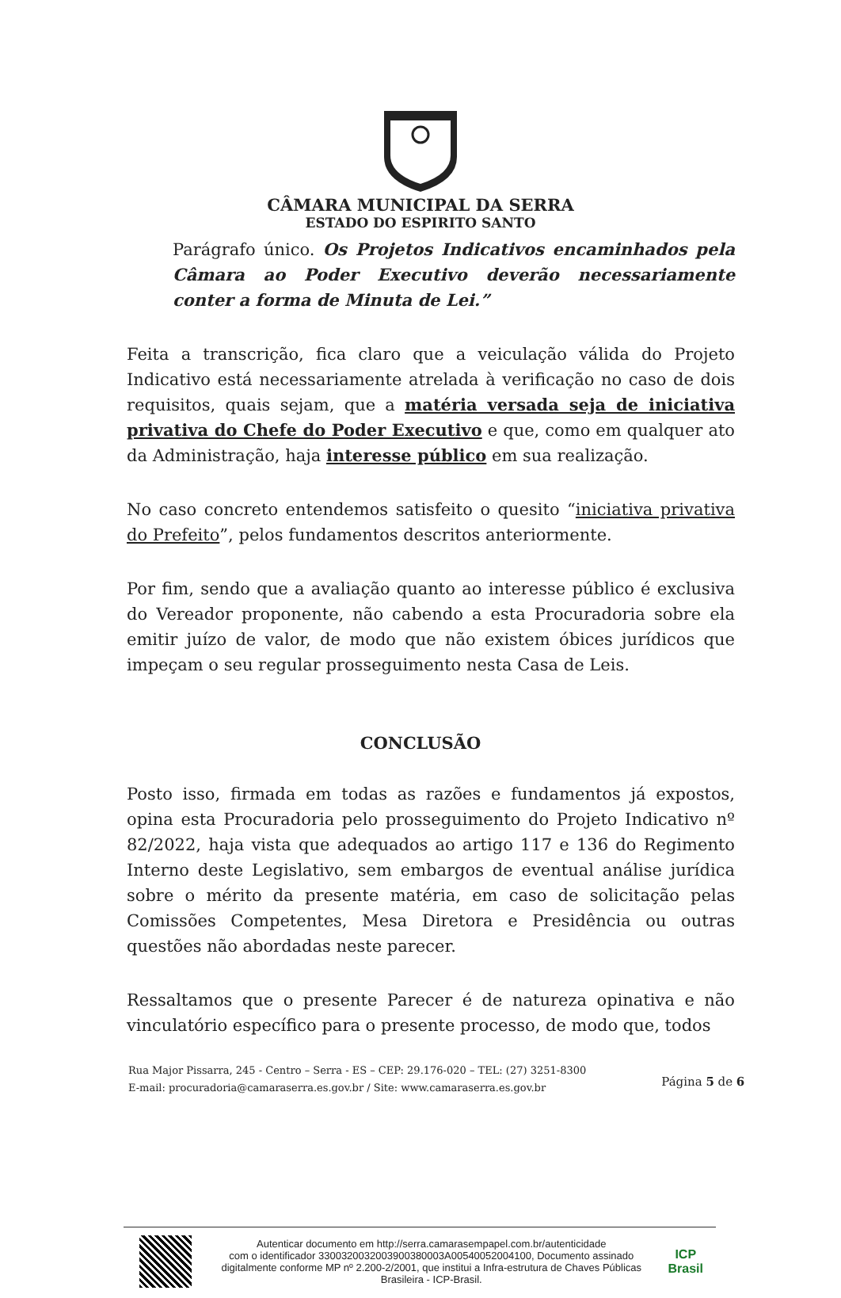CÂMARA MUNICIPAL DA SERRA
ESTADO DO ESPIRITO SANTO
Parágrafo único. Os Projetos Indicativos encaminhados pela Câmara ao Poder Executivo deverão necessariamente conter a forma de Minuta de Lei.”
Feita a transcrição, fica claro que a veiculação válida do Projeto Indicativo está necessariamente atrelada à verificação no caso de dois requisitos, quais sejam, que a matéria versada seja de iniciativa privativa do Chefe do Poder Executivo e que, como em qualquer ato da Administração, haja interesse público em sua realização.
No caso concreto entendemos satisfeito o quesito “iniciativa privativa do Prefeito”, pelos fundamentos descritos anteriormente.
Por fim, sendo que a avaliação quanto ao interesse público é exclusiva do Vereador proponente, não cabendo a esta Procuradoria sobre ela emitir juízo de valor, de modo que não existem óbices jurídicos que impeçam o seu regular prosseguimento nesta Casa de Leis.
CONCLUSÃO
Posto isso, firmada em todas as razões e fundamentos já expostos, opina esta Procuradoria pelo prosseguimento do Projeto Indicativo nº 82/2022, haja vista que adequados ao artigo 117 e 136 do Regimento Interno deste Legislativo, sem embargos de eventual análise jurídica sobre o mérito da presente matéria, em caso de solicitação pelas Comissões Competentes, Mesa Diretora e Presidência ou outras questões não abordadas neste parecer.
Ressaltamos que o presente Parecer é de natureza opinativa e não vinculatório específico para o presente processo, de modo que, todos
Rua Major Pissarra, 245 - Centro – Serra - ES – CEP: 29.176-020 – TEL: (27) 3251-8300
E-mail: procuradoria@camaraserra.es.gov.br / Site: www.camaraserra.es.gov.br
Página 5 de 6
Autenticar documento em http://serra.camarasempapel.com.br/autenticidade
com o identificador 3300320032003900380003A00540052004100, Documento assinado digitalmente conforme MP nº 2.200-2/2001, que institui a Infra-estrutura de Chaves Públicas Brasileira - ICP-Brasil.
ICP
Brasil